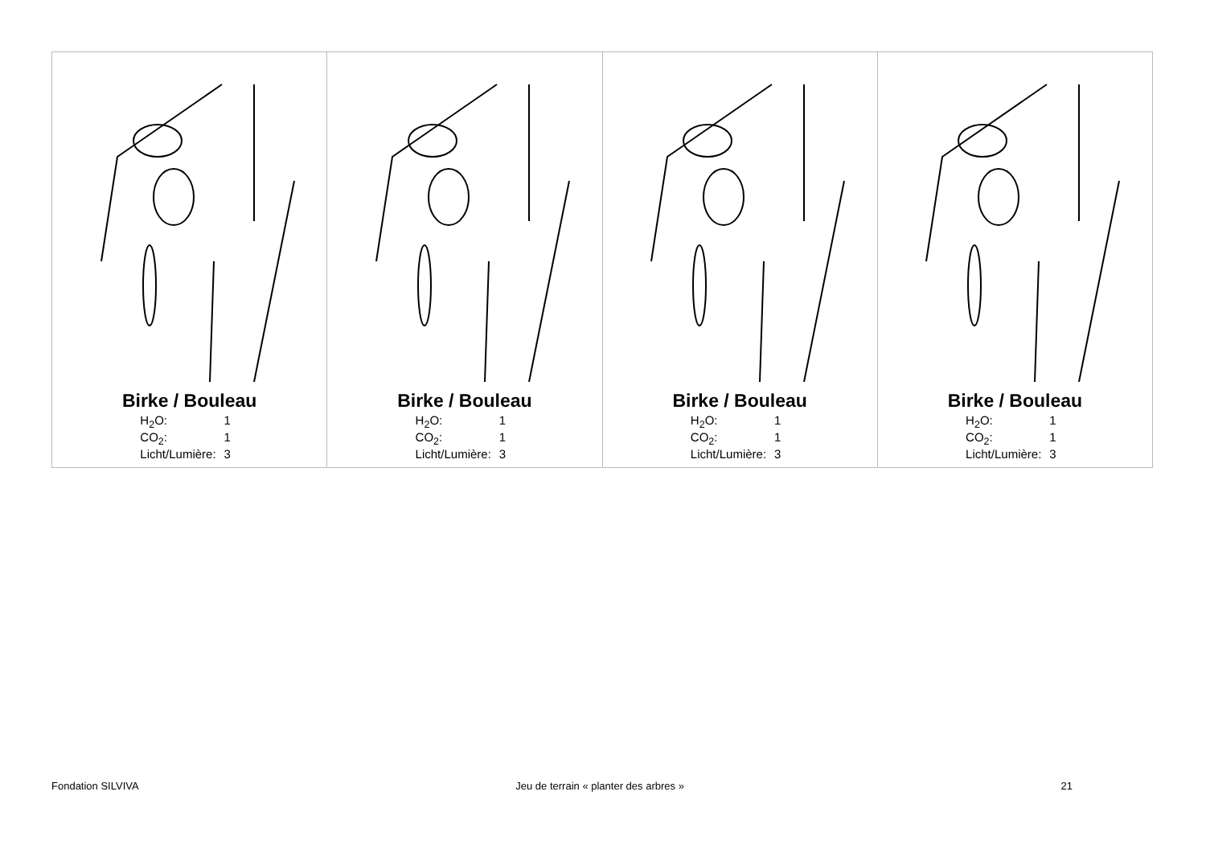| Birke / Bouleau / H<sub>2</sub>O: / 1 / / CO<sub>2</sub>: / 1 / / Licht/Lumière: / 3 / | Birke / Bouleau / H<sub>2</sub>O: / 1 / / CO<sub>2</sub>: / 1 / / Licht/Lumière: / 3 / | Birke / Bouleau / H<sub>2</sub>O: / 1 / / CO<sub>2</sub>: / 1 / / Licht/Lumière: / 3 / | Birke / Bouleau / H<sub>2</sub>O: / 1 / / CO<sub>2</sub>: / 1 / / Licht/Lumière: / 3 / |
Fondation SILVIVA Jeu de terrain « planter des arbres » 21